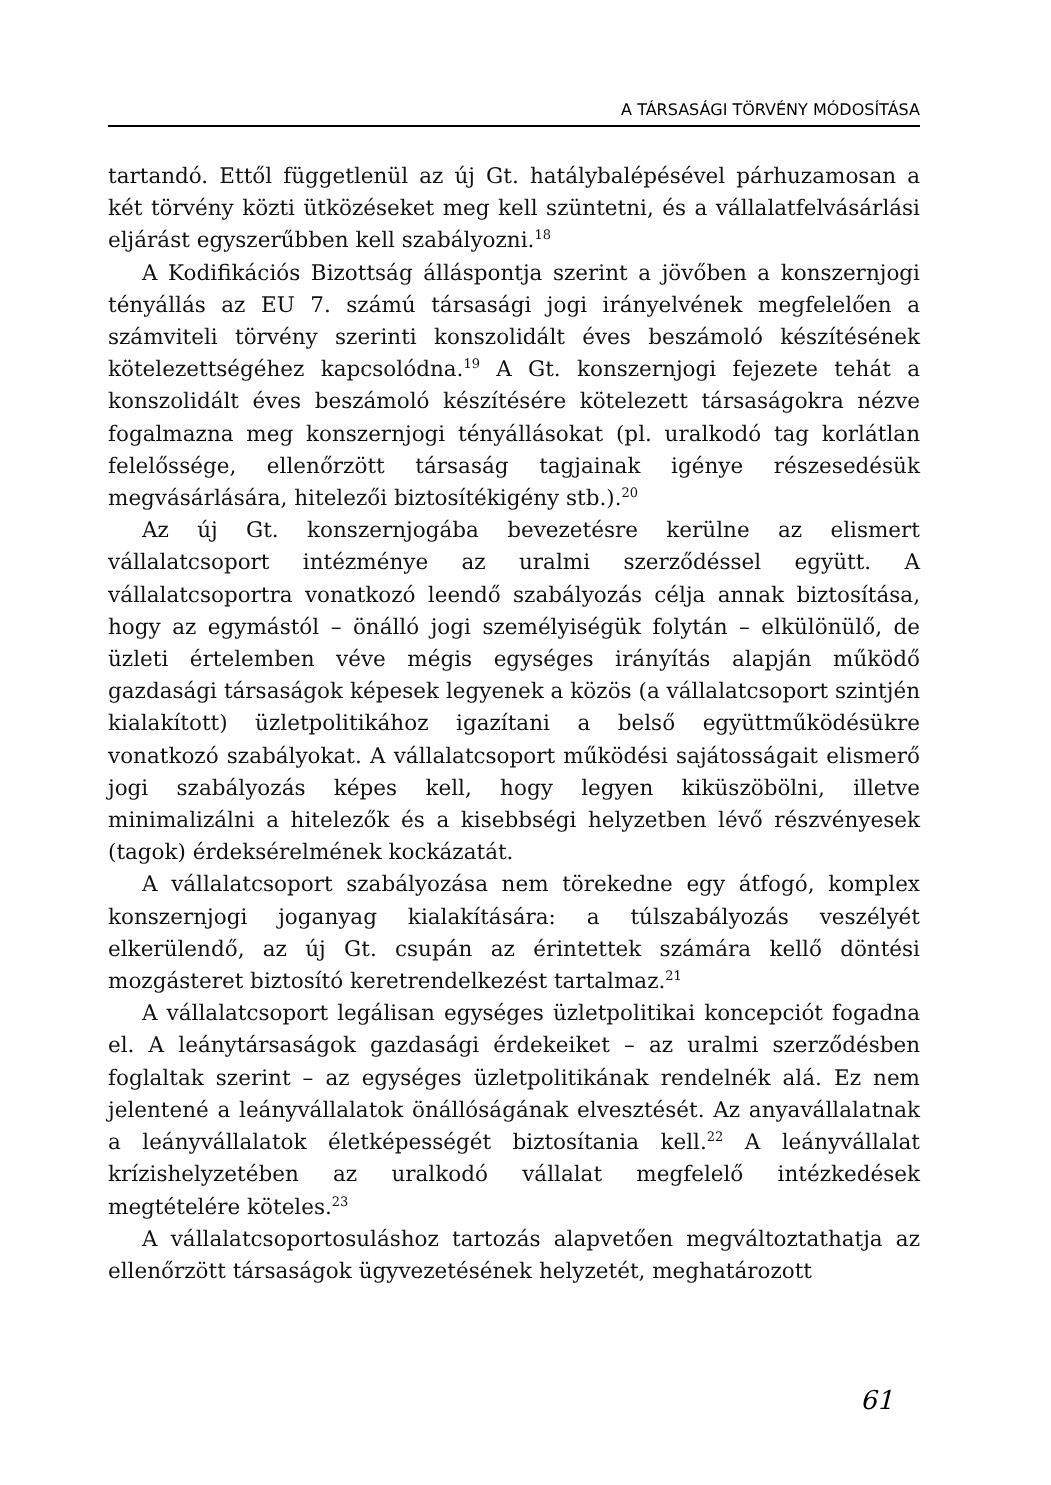A TÁRSASÁGI TÖRVÉNY MÓDOSÍTÁSA
tartandó. Ettől függetlenül az új Gt. hatálybalépésével párhuzamosan a két törvény közti ütközéseket meg kell szüntetni, és a vállalatfelvásárlási eljárást egyszerűbben kell szabályozni.<sup>18</sup>
A Kodifikációs Bizottság álláspontja szerint a jövőben a konszernjogi tényállás az EU 7. számú társasági jogi irányelvének megfelelően a számviteli törvény szerinti konszolidált éves beszámoló készítésének kötelezettségéhez kapcsolódna.<sup>19</sup> A Gt. konszernjogi fejezete tehát a konszolidált éves beszámoló készítésére kötelezett társaságokra nézve fogalmazna meg konszernjogi tényállásokat (pl. uralkodó tag korlátlan felelőssége, ellenőrzött társaság tagjainak igénye részesedésük megvásárlására, hitelezői biztosítékigény stb.).<sup>20</sup>
Az új Gt. konszernjogába bevezetésre kerülne az elismert vállalatcsoport intézménye az uralmi szerződéssel együtt. A vállalatcsoportra vonatkozó leendő szabályozás célja annak biztosítása, hogy az egymástól – önálló jogi személyiségük folytán – elkülönülő, de üzleti értelemben véve mégis egységes irányítás alapján működő gazdasági társaságok képesek legyenek a közös (a vállalatcsoport szintjén kialakított) üzletpolitikához igazítani a belső együttműködésükre vonatkozó szabályokat. A vállalatcsoport működési sajátosságait elismerő jogi szabályozás képes kell, hogy legyen kiküszöbölni, illetve minimalizálni a hitelezők és a kisebbségi helyzetben lévő részvényesek (tagok) érdeksérelmének kockázatát.
A vállalatcsoport szabályozása nem törekedne egy átfogó, komplex konszernjogi joganyag kialakítására: a túlszabályozás veszélyét elkerülendő, az új Gt. csupán az érintettek számára kellő döntési mozgásteret biztosító keretrendelkezést tartalmaz.<sup>21</sup>
A vállalatcsoport legálisan egységes üzletpolitikai koncepciót fogadna el. A leánytársaságok gazdasági érdekeiket – az uralmi szerződésben foglaltak szerint – az egységes üzletpolitikának rendelnék alá. Ez nem jelentené a leányvállalatok önállóságának elvesztését. Az anyavállalatnak a leányvállalatok életképességét biztosítania kell.<sup>22</sup> A leányvállalat krízishelyzetében az uralkodó vállalat megfelelő intézkedések megtételére köteles.<sup>23</sup>
A vállalatcsoportosuláshoz tartozás alapvetően megváltoztathatja az ellenőrzött társaságok ügyvezetésének helyzetét, meghatározott
61